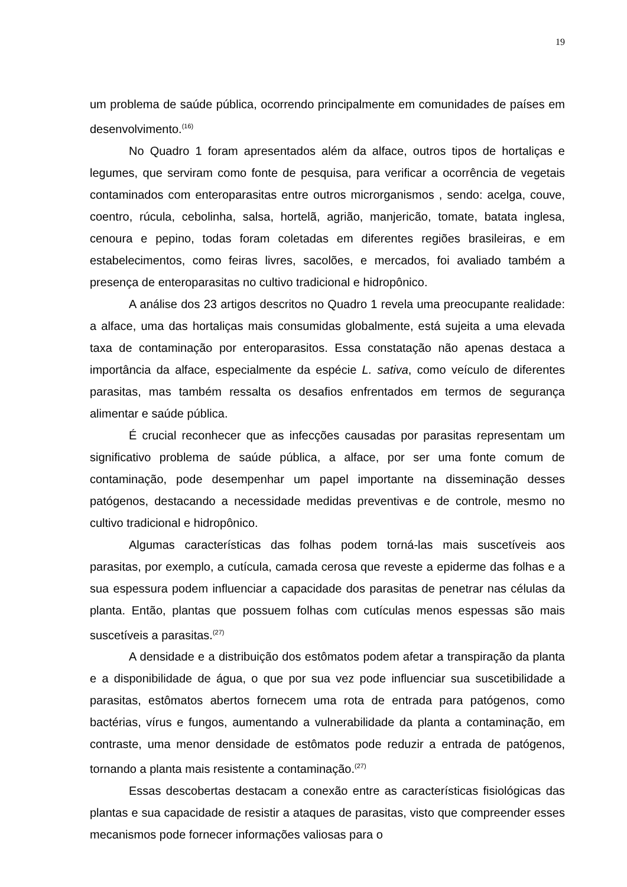19
um problema de saúde pública, ocorrendo principalmente em comunidades de países em desenvolvimento.<sup>(16)</sup>
No Quadro 1 foram apresentados além da alface, outros tipos de hortaliças e legumes, que serviram como fonte de pesquisa, para verificar a ocorrência de vegetais contaminados com enteroparasitas entre outros microrganismos , sendo: acelga, couve, coentro, rúcula, cebolinha, salsa, hortelã, agrião, manjericão, tomate, batata inglesa, cenoura e pepino, todas foram coletadas em diferentes regiões brasileiras, e em estabelecimentos, como feiras livres, sacolões, e mercados, foi avaliado também a presença de enteroparasitas no cultivo tradicional e hidropônico.
A análise dos 23 artigos descritos no Quadro 1 revela uma preocupante realidade: a alface, uma das hortaliças mais consumidas globalmente, está sujeita a uma elevada taxa de contaminação por enteroparasitos. Essa constatação não apenas destaca a importância da alface, especialmente da espécie L. sativa, como veículo de diferentes parasitas, mas também ressalta os desafios enfrentados em termos de segurança alimentar e saúde pública.
É crucial reconhecer que as infecções causadas por parasitas representam um significativo problema de saúde pública, a alface, por ser uma fonte comum de contaminação, pode desempenhar um papel importante na disseminação desses patógenos, destacando a necessidade medidas preventivas e de controle, mesmo no cultivo tradicional e hidropônico.
Algumas características das folhas podem torná-las mais suscetíveis aos parasitas, por exemplo, a cutícula, camada cerosa que reveste a epiderme das folhas e a sua espessura podem influenciar a capacidade dos parasitas de penetrar nas células da planta. Então, plantas que possuem folhas com cutículas menos espessas são mais suscetíveis a parasitas.<sup>(27)</sup>
A densidade e a distribuição dos estômatos podem afetar a transpiração da planta e a disponibilidade de água, o que por sua vez pode influenciar sua suscetibilidade a parasitas, estômatos abertos fornecem uma rota de entrada para patógenos, como bactérias, vírus e fungos, aumentando a vulnerabilidade da planta a contaminação, em contraste, uma menor densidade de estômatos pode reduzir a entrada de patógenos, tornando a planta mais resistente a contaminação.<sup>(27)</sup>
Essas descobertas destacam a conexão entre as características fisiológicas das plantas e sua capacidade de resistir a ataques de parasitas, visto que compreender esses mecanismos pode fornecer informações valiosas para o